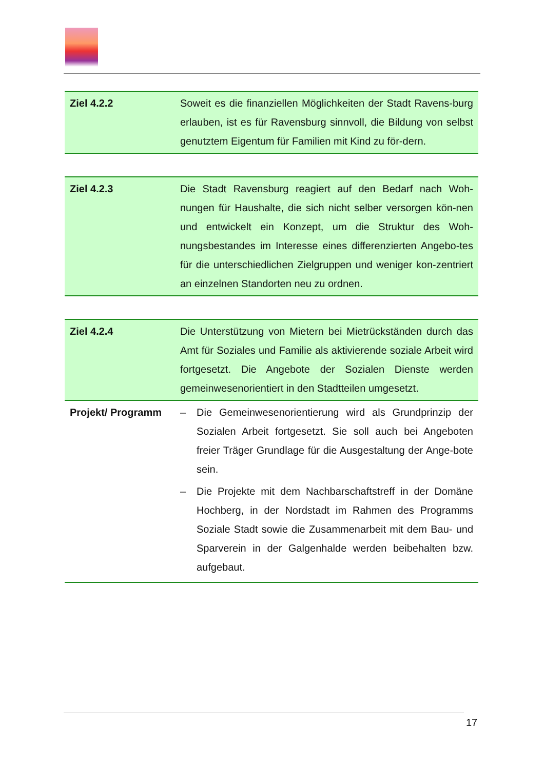| Ziel 4.2.2 | Soweit es die finanziellen Möglichkeiten der Stadt Ravens-burg erlauben, ist es für Ravensburg sinnvoll, die Bildung von selbst genutztem Eigentum für Familien mit Kind zu för-dern. |
| Ziel 4.2.3 | Die Stadt Ravensburg reagiert auf den Bedarf nach Woh-nungen für Haushalte, die sich nicht selber versorgen kön-nen und entwickelt ein Konzept, um die Struktur des Woh-nungsbestandes im Interesse eines differenzierten Angebo-tes für die unterschiedlichen Zielgruppen und weniger kon-zentriert an einzelnen Standorten neu zu ordnen. |
| Ziel 4.2.4 | Die Unterstützung von Mietern bei Mietrückständen durch das Amt für Soziales und Familie als aktivierende soziale Arbeit wird fortgesetzt. Die Angebote der Sozialen Dienste werden gemeinwesenorientiert in den Stadtteilen umgesetzt. |
| Projekt/ Programm | – Die Gemeinwesenorientierung wird als Grundprinzip der Sozialen Arbeit fortgesetzt. Sie soll auch bei Angeboten freier Träger Grundlage für die Ausgestaltung der Ange-bote sein. – Die Projekte mit dem Nachbarschaftstreff in der Domäne Hochberg, in der Nordstadt im Rahmen des Programms Soziale Stadt sowie die Zusammenarbeit mit dem Bau- und Sparverein in der Galgenhalde werden beibehalten bzw. aufgebaut. |
17